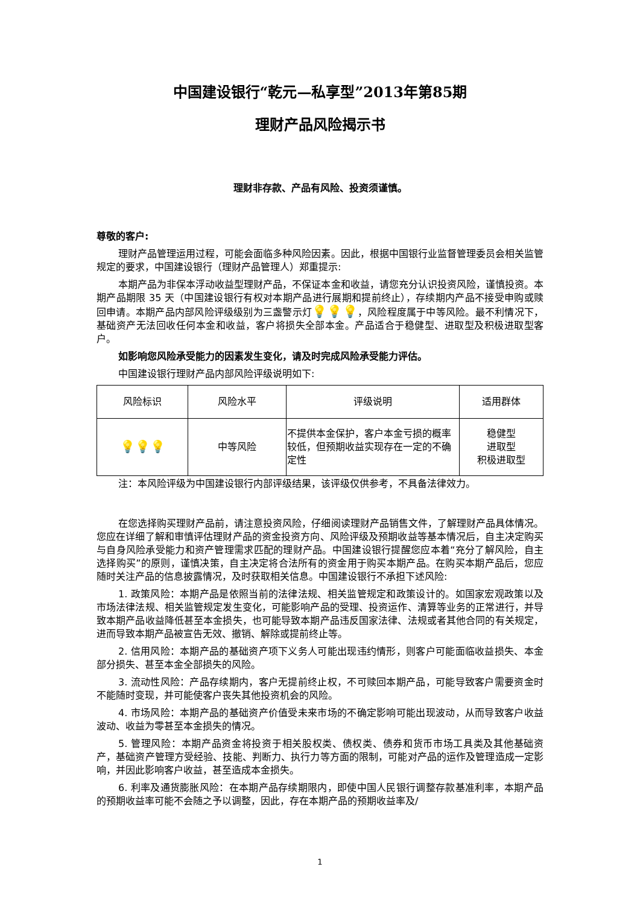中国建设银行“乾元—私享型”2013年第85期
理财产品风险揭示书
理财非存款、产品有风险、投资须谨慎。
尊敬的客户:
理财产品管理运用过程，可能会面临多种风险因素。因此，根据中国银行业监督管理委员会相关监管规定的要求，中国建设银行（理财产品管理人）郑重提示:
本期产品为非保本浮动收益型理财产品，不保证本金和收益，请您充分认识投资风险，谨慎投资。本期产品期限 35 天（中国建设银行有权对本期产品进行展期和提前终止），存续期内产品不接受申购或赎回申请。本期产品内部风险评级级别为三盏警示灯💡💡💡，风险程度属于中等风险。最不利情况下，基础资产无法回收任何本金和收益，客户将损失全部本金。产品适合于稳健型、进取型及积极进取型客户。
如影响您风险承受能力的因素发生变化，请及时完成风险承受能力评估。
中国建设银行理财产品内部风险评级说明如下:
| 风险标识 | 风险水平 | 评级说明 | 适用群体 |
| --- | --- | --- | --- |
| 💡💡💡 | 中等风险 | 不提供本金保护，客户本金亏损的概率较低，但预期收益实现存在一定的不确定性 | 稳健型 进取型 积极进取型 |
注：本风险评级为中国建设银行内部评级结果，该评级仅供参考，不具备法律效力。
在您选择购买理财产品前，请注意投资风险，仔细阅读理财产品销售文件，了解理财产品具体情况。您应在详细了解和审慎评估理财产品的资金投资方向、风险评级及预期收益等基本情况后，自主决定购买与自身风险承受能力和资产管理需求匹配的理财产品。中国建设银行提醒您应本着“充分了解风险，自主选择购买”的原则，谨慎决策，自主决定将合法所有的资金用于购买本期产品。在购买本期产品后，您应随时关注产品的信息披露情况，及时获取相关信息。中国建设银行不承担下述风险:
1. 政策风险：本期产品是依照当前的法律法规、相关监管规定和政策设计的。如国家宏观政策以及市场法律法规、相关监管规定发生变化，可能影响产品的受理、投资运作、清算等业务的正常进行，并导致本期产品收益降低甚至本金损失，也可能导致本期产品违反国家法律、法规或者其他合同的有关规定，进而导致本期产品被宣告无效、撤销、解除或提前终止等。
2. 信用风险：本期产品的基础资产项下义务人可能出现违约情形，则客户可能面临收益损失、本金部分损失、甚至本金全部损失的风险。
3. 流动性风险：产品存续期内，客户无提前终止权，不可赎回本期产品，可能导致客户需要资金时不能随时变现，并可能使客户丧失其他投资机会的风险。
4. 市场风险：本期产品的基础资产价值受未来市场的不确定影响可能出现波动，从而导致客户收益波动、收益为零甚至本金损失的情况。
5. 管理风险：本期产品资金将投资于相关股权类、债权类、债券和货币市场工具类及其他基础资产，基础资产管理方受经验、技能、判断力、执行力等方面的限制，可能对产品的运作及管理造成一定影响，并因此影响客户收益，甚至造成本金损失。
6. 利率及通货膨胀风险：在本期产品存续期限内，即使中国人民银行调整存款基准利率，本期产品的预期收益率可能不会随之予以调整，因此，存在本期产品的预期收益率及/
1